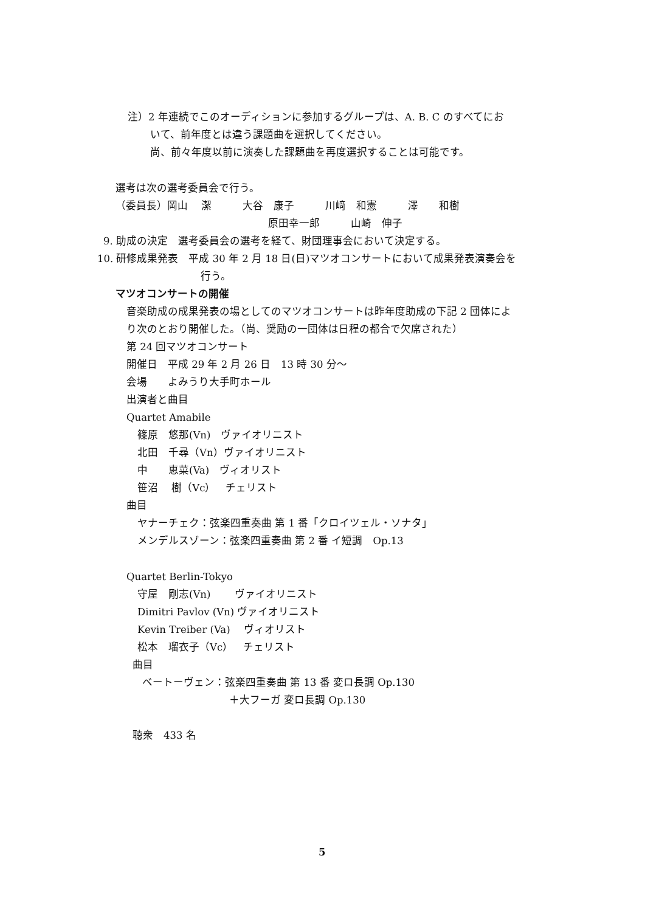注）2 年連続でこのオーディションに参加するグループは、A. B. C のすべてにお
いて、前年度とは違う課題曲を選択してください。
尚、前々年度以前に演奏した課題曲を再度選択することは可能です。
選考は次の選考委員会で行う。
（委員長）岡山　 潔　　　大谷　康子　　　川﨑　和憲　　　澤　　和樹
原田幸一郎　　　山崎　伸子
9. 助成の決定　選考委員会の選考を経て、財団理事会において決定する。
10. 研修成果発表　平成 30 年 2 月 18 日(日)マツオコンサートにおいて成果発表演奏会を
行う。
マツオコンサートの開催
音楽助成の成果発表の場としてのマツオコンサートは昨年度助成の下記 2 団体によ
り次のとおり開催した。（尚、奨励の一団体は日程の都合で欠席された）
第 24 回マツオコンサート
開催日　平成 29 年 2 月 26 日　13 時 30 分～
会場　　よみうり大手町ホール
出演者と曲目
Quartet Amabile
篠原　悠那(Vn)　ヴァイオリニスト
北田　千尋（Vn）ヴァイオリニスト
中　　恵菜(Va)　ヴィオリスト
笹沼　 樹（Vc）　チェリスト
曲目
ヤナーチェク：弦楽四重奏曲 第 1 番「クロイツェル・ソナタ」
メンデルスゾーン：弦楽四重奏曲 第 2 番 イ短調　Op.13
Quartet Berlin-Tokyo
守屋　剛志(Vn)　　 ヴァイオリニスト
Dimitri Pavlov (Vn) ヴァイオリニスト
Kevin Treiber (Va)　 ヴィオリスト
松本　瑠衣子（Vc）　チェリスト
曲目
ベートーヴェン：弦楽四重奏曲 第 13 番 変ロ長調 Op.130
＋大フーガ 変ロ長調 Op.130
聴衆　433 名
5